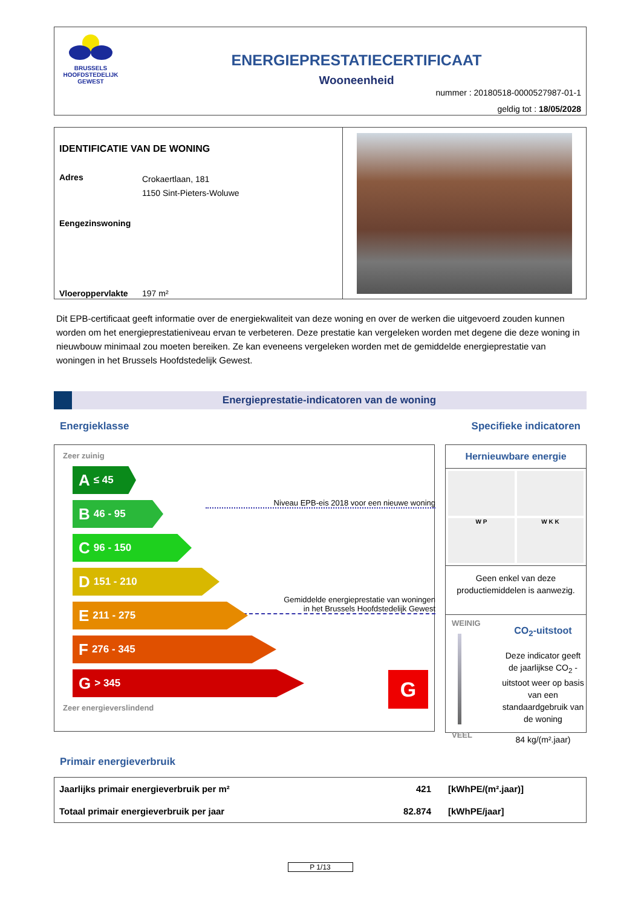BRUSSELS
HOOFDSTEDELIJK
GEWEST
ENERGIEPRESTATIECERTIFICAAT
Wooneenheid
nummer : 20180518-0000527987-01-1
geldig tot : 18/05/2028
IDENTIFICATIE VAN DE WONING
Adres
Crokaertlaan, 181
1150 Sint-Pieters-Woluwe
Eengezinswoning
Vloeroppervlakte 197 m²
Dit EPB-certificaat geeft informatie over de energiekwaliteit van deze woning en over de werken die uitgevoerd zouden kunnen worden om het energieprestatieniveau ervan te verbeteren. Deze prestatie kan vergeleken worden met degene die deze woning in nieuwbouw minimaal zou moeten bereiken. Ze kan eveneens vergeleken worden met de gemiddelde energieprestatie van woningen in het Brussels Hoofdstedelijk Gewest.
Energieprestatie-indicatoren van de woning
Energieklasse Specifieke indicatoren
Zeer zuinig
A ≤ 45
Niveau EPB-eis 2018 voor een nieuwe woning
B 46 - 95
C 96 - 150
D 151 - 210
Gemiddelde energieprestatie van woningen
in het Brussels Hoofdstedelijk Gewest
E 211 - 275
F 276 - 345
G > 345
G
Zeer energieverslindend
Hernieuwbare energie
W P
W K K
Geen enkel van deze productiemiddelen is aanwezig.
WEINIG
VEEL
CO<sub>2</sub>-uitstoot
Deze indicator geeft de jaarlijkse CO<sub>2</sub> -uitstoot weer op basis van een standaardgebruik van de woning
84 kg/(m².jaar)
Primair energieverbruik
| Jaarlijks primair energieverbruik per m² | 421 | [kWhPE/(m².jaar)] |
| Totaal primair energieverbruik per jaar | 82.874 | [kWhPE/jaar] |
P 1/13